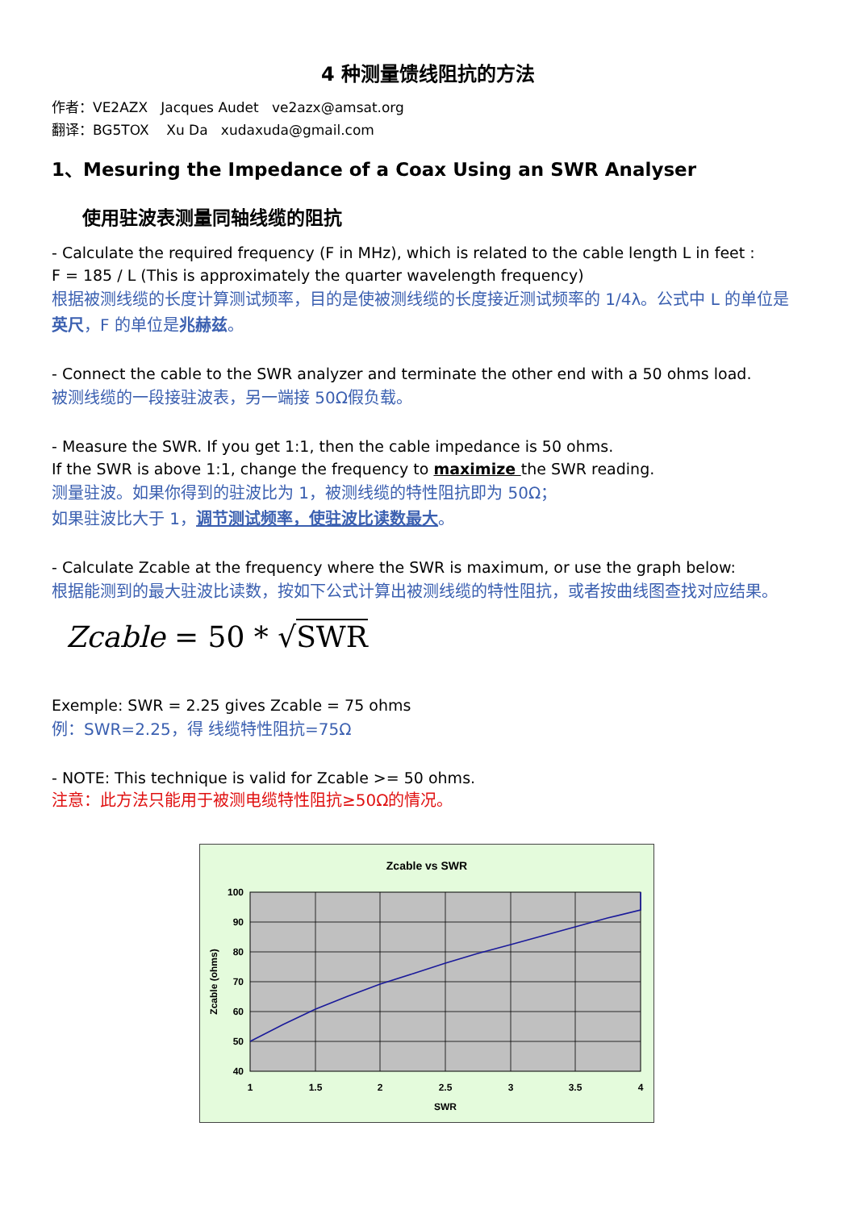4 种测量馈线阻抗的方法
作者：VE2AZX Jacques Audet ve2azx@amsat.org
翻译：BG5TOX Xu Da xudaxuda@gmail.com
1、Mesuring the Impedance of a Coax Using an SWR Analyser
使用驻波表测量同轴线缆的阻抗
- Calculate the required frequency (F in MHz), which is related to the cable length L in feet :
F = 185 / L (This is approximately the quarter wavelength frequency)
根据被测线缆的长度计算测试频率，目的是使被测线缆的长度接近测试频率的 1/4λ。公式中 L 的单位是英尺，F 的单位是兆赫兹。
- Connect the cable to the SWR analyzer and terminate the other end with a 50 ohms load.
被测线缆的一段接驻波表，另一端接 50Ω假负载。
- Measure the SWR. If you get 1:1, then the cable impedance is 50 ohms.
If the SWR is above 1:1, change the frequency to maximize the SWR reading.
测量驻波。如果你得到的驻波比为 1，被测线缆的特性阻抗即为 50Ω；
如果驻波比大于 1，调节测试频率，使驻波比读数最大。
- Calculate Zcable at the frequency where the SWR is maximum, or use the graph below:
根据能测到的最大驻波比读数，按如下公式计算出被测线缆的特性阻抗，或者按曲线图查找对应结果。
Zcable = 50 * √SWR
Exemple: SWR = 2.25 gives Zcable = 75 ohms
例：SWR=2.25，得 线缆特性阻抗=75Ω
- NOTE: This technique is valid for Zcable >= 50 ohms.
注意：此方法只能用于被测电缆特性阻抗≥50Ω的情况。
Zcable vs SWR
100
90
80
70
60
50
40
1
1.5
2
2.5
3
3.5
4
SWR
Zcable (ohms)